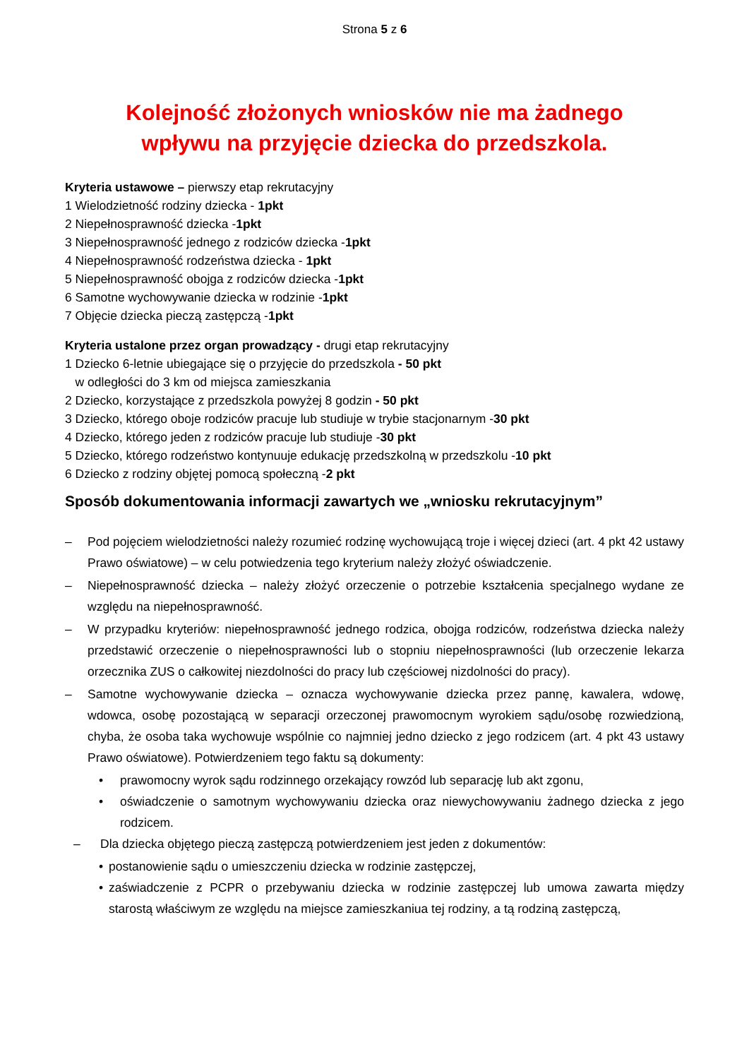Strona 5 z 6
Kolejność złożonych wniosków nie ma żadnego
wpływu na przyjęcie dziecka do przedszkola.
Kryteria ustawowe – pierwszy etap rekrutacyjny
1 Wielodzietność rodziny dziecka - 1pkt
2 Niepełnosprawność dziecka -1pkt
3 Niepełnosprawność jednego z rodziców dziecka -1pkt
4 Niepełnosprawność rodzeństwa dziecka - 1pkt
5 Niepełnosprawność obojga z rodziców dziecka -1pkt
6 Samotne wychowywanie dziecka w rodzinie -1pkt
7 Objęcie dziecka pieczą zastępczą -1pkt
Kryteria ustalone przez organ prowadzący - drugi etap rekrutacyjny
1 Dziecko 6-letnie ubiegające się o przyjęcie do przedszkola - 50 pkt
w odległości do 3 km od miejsca zamieszkania
2 Dziecko, korzystające z przedszkola powyżej 8 godzin - 50 pkt
3 Dziecko, którego oboje rodziców pracuje lub studiuje w trybie stacjonarnym -30 pkt
4 Dziecko, którego jeden z rodziców pracuje lub studiuje -30 pkt
5 Dziecko, którego rodzeństwo kontynuuje edukację przedszkolną w przedszkolu -10 pkt
6 Dziecko z rodziny objętej pomocą społeczną -2 pkt
Sposób dokumentowania informacji zawartych we „wniosku rekrutacyjnym”
– Pod pojęciem wielodzietności należy rozumieć rodzinę wychowującą troje i więcej dzieci (art. 4 pkt 42 ustawy Prawo oświatowe) – w celu potwiedzenia tego kryterium należy złożyć oświadczenie.
– Niepełnosprawność dziecka – należy złożyć orzeczenie o potrzebie kształcenia specjalnego wydane ze względu na niepełnosprawność.
– W przypadku kryteriów: niepełnosprawność jednego rodzica, obojga rodziców, rodzeństwa dziecka należy przedstawić orzeczenie o niepełnosprawności lub o stopniu niepełnosprawności (lub orzeczenie lekarza orzecznika ZUS o całkowitej niezdolności do pracy lub częściowej nizdolności do pracy).
– Samotne wychowywanie dziecka – oznacza wychowywanie dziecka przez pannę, kawalera, wdowę, wdowca, osobę pozostającą w separacji orzeczonej prawomocnym wyrokiem sądu/osobę rozwiedzioną, chyba, że osoba taka wychowuje wspólnie co najmniej jedno dziecko z jego rodzicem (art. 4 pkt 43 ustawy Prawo oświatowe). Potwierdzeniem tego faktu są dokumenty:
• prawomocny wyrok sądu rodzinnego orzekający rowzód lub separację lub akt zgonu,
• oświadczenie o samotnym wychowywaniu dziecka oraz niewychowywaniu żadnego dziecka z jego rodzicem.
– Dla dziecka objętego pieczą zastępczą potwierdzeniem jest jeden z dokumentów:
• postanowienie sądu o umieszczeniu dziecka w rodzinie zastępczej,
• zaświadczenie z PCPR o przebywaniu dziecka w rodzinie zastępczej lub umowa zawarta między starostą właściwym ze względu na miejsce zamieszkaniua tej rodziny, a tą rodziną zastępczą,